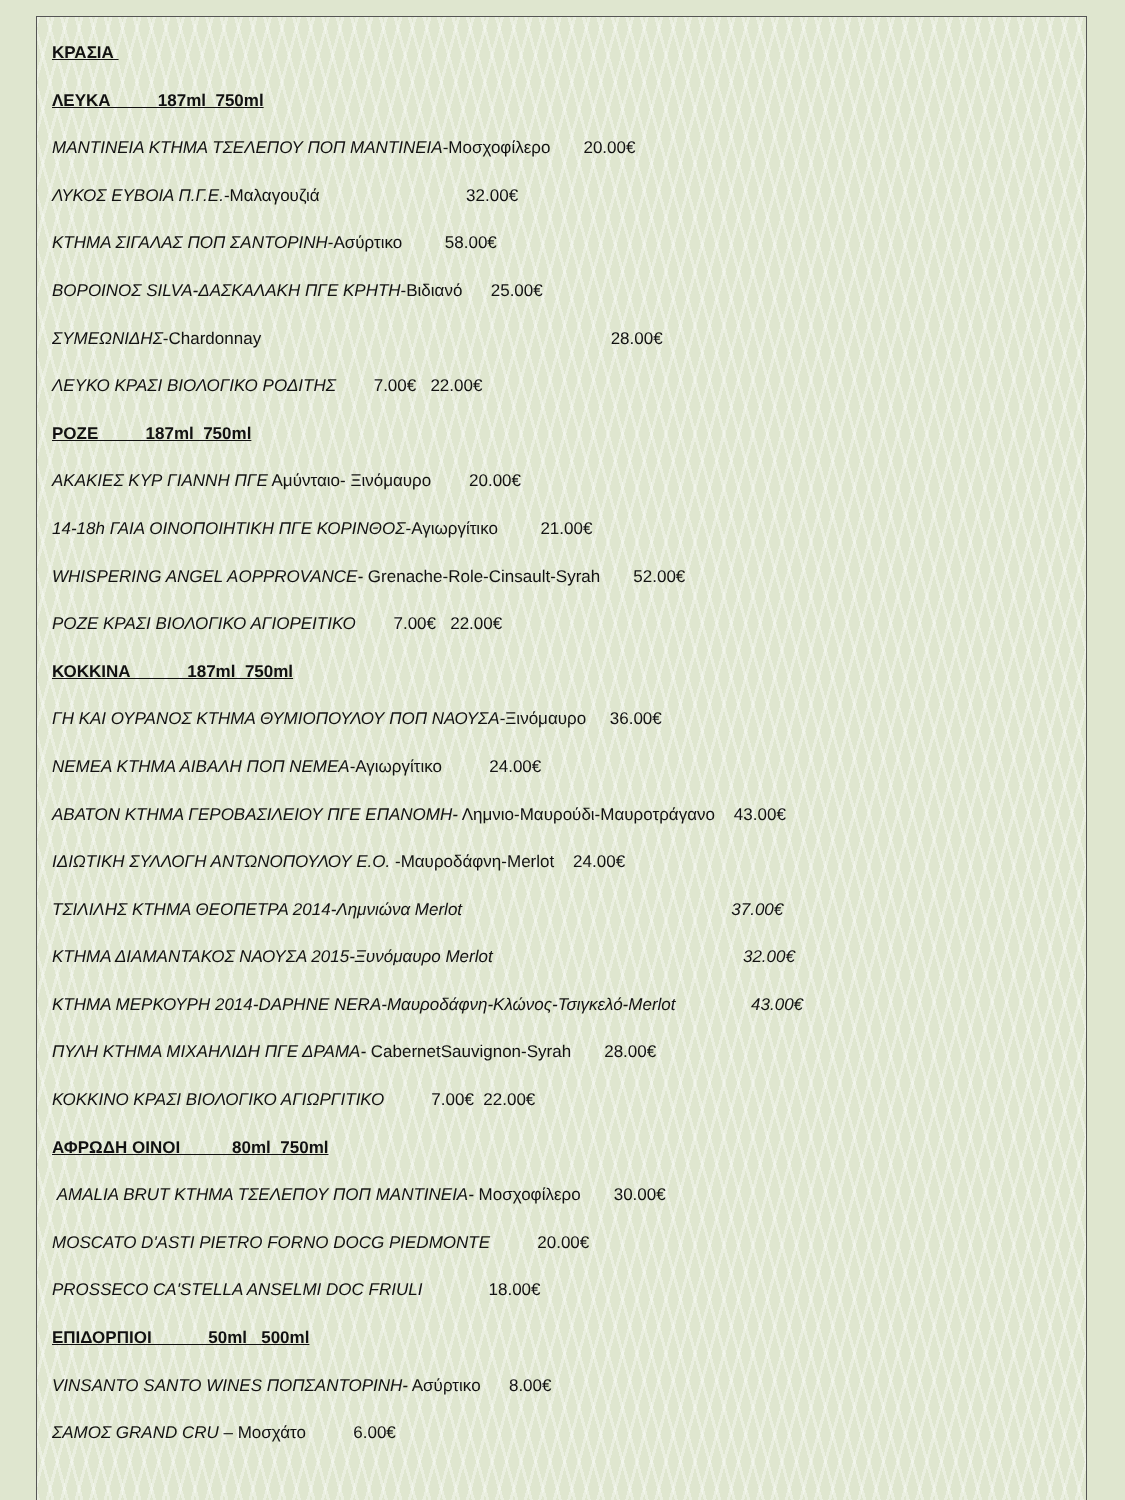ΚΡΑΣΙΑ
ΛΕΥΚΑ 187ml 750ml
ΜΑΝΤΙΝΕΙΑ ΚΤΗΜΑ ΤΣΕΛΕΠΟΥ ΠΟΠ ΜΑΝΤΙΝΕΙΑ-Μοσχοφίλερο 20.00€
ΛΥΚΟΣ ΕΥΒΟΙΑ Π.Γ.Ε.-Μαλαγουζιά 32.00€
ΚΤΗΜΑ ΣΙΓΑΛΑΣ ΠΟΠ ΣΑΝΤΟΡΙΝΗ-Ασύρτικο 58.00€
ΒΟΡΟΙΝΟΣ SILVA-ΔΑΣΚΑΛΑΚΗ ΠΓΕ ΚΡΗΤΗ-Βιδιανό 25.00€
ΣΥΜΕΩΝΙΔΗΣ-Chardonnay 28.00€
ΛΕΥΚΟ ΚΡΑΣΙ ΒΙΟΛΟΓΙΚΟ ΡΟΔΙΤΗΣ 7.00€ 22.00€
ΡΟΖΕ 187ml 750ml
ΑΚΑΚΙΕΣ ΚΥΡ ΓΙΑΝΝΗ ΠΓΕ Αμύνταιο- Ξινόμαυρο 20.00€
14-18h ΓΑΙΑ ΟΙΝΟΠΟΙΗΤΙΚΗ ΠΓΕ ΚΟΡΙΝΘΟΣ-Αγιωργίτικο 21.00€
WHISPERING ANGEL AOPPROVANCE- Grenache-Role-Cinsault-Syrah 52.00€
ΡΟΖΕ ΚΡΑΣΙ ΒΙΟΛΟΓΙΚΟ ΑΓΙΟΡΕΙΤΙΚΟ 7.00€ 22.00€
ΚΟΚΚΙΝΑ 187ml 750ml
ΓΗ ΚΑΙ ΟΥΡΑΝΟΣ ΚΤΗΜΑ ΘΥΜΙΟΠΟΥΛΟΥ ΠΟΠ ΝΑΟΥΣΑ-Ξινόμαυρο 36.00€
ΝΕΜΕΑ ΚΤΗΜΑ ΑΙΒΑΛΗ ΠΟΠ ΝΕΜΕΑ-Αγιωργίτικο 24.00€
ΑΒΑΤΟΝ ΚΤΗΜΑ ΓΕΡΟΒΑΣΙΛΕΙΟΥ ΠΓΕ ΕΠΑΝΟΜΗ- Λημνιο-Μαυρούδι-Μαυροτράγανο 43.00€
ΙΔΙΩΤΙΚΗ ΣΥΛΛΟΓΗ ΑΝΤΩΝΟΠΟΥΛΟΥ Ε.Ο. -Μαυροδάφνη-Merlot 24.00€
ΤΣΙΛΙΛΗΣ ΚΤΗΜΑ ΘΕΟΠΕΤΡΑ 2014-Λημνιώνα Merlot 37.00€
ΚΤΗΜΑ ΔΙΑΜΑΝΤΑΚΟΣ ΝΑΟΥΣΑ 2015-Ξυνόμαυρο Merlot 32.00€
ΚΤΗΜΑ ΜΕΡΚΟΥΡΗ 2014-DAPHNE NERA-Μαυροδάφνη-Κλώνος-Τσιγκελό-Merlot 43.00€
ΠΥΛΗ ΚΤΗΜΑ ΜΙΧΑΗΛΙΔΗ ΠΓΕ ΔΡΑΜΑ- CabernetSauvignon-Syrah 28.00€
ΚΟΚΚΙΝΟ ΚΡΑΣΙ ΒΙΟΛΟΓΙΚΟ ΑΓΙΩΡΓΙΤΙΚΟ 7.00€ 22.00€
ΑΦΡΩΔΗ ΟΙΝΟΙ 80ml 750ml
AMALIA BRUT ΚΤΗΜΑ ΤΣΕΛΕΠΟΥ ΠΟΠ ΜΑΝΤΙΝΕΙΑ- Μοσχοφίλερο 30.00€
MOSCATO D'ASTI PIETRO FORNO DOCG PIEDMONTE 20.00€
PROSSECO CA'STELLA ANSELMI DOC FRIULI 18.00€
ΕΠΙΔΟΡΠΙΟΙ 50ml 500ml
VINSANTO SANTO WINES ΠΟΠΣΑΝΤΟΡΙΝΗ- Ασύρτικο 8.00€
ΣΑΜΟΣ GRAND CRU – Μοσχάτο 6.00€